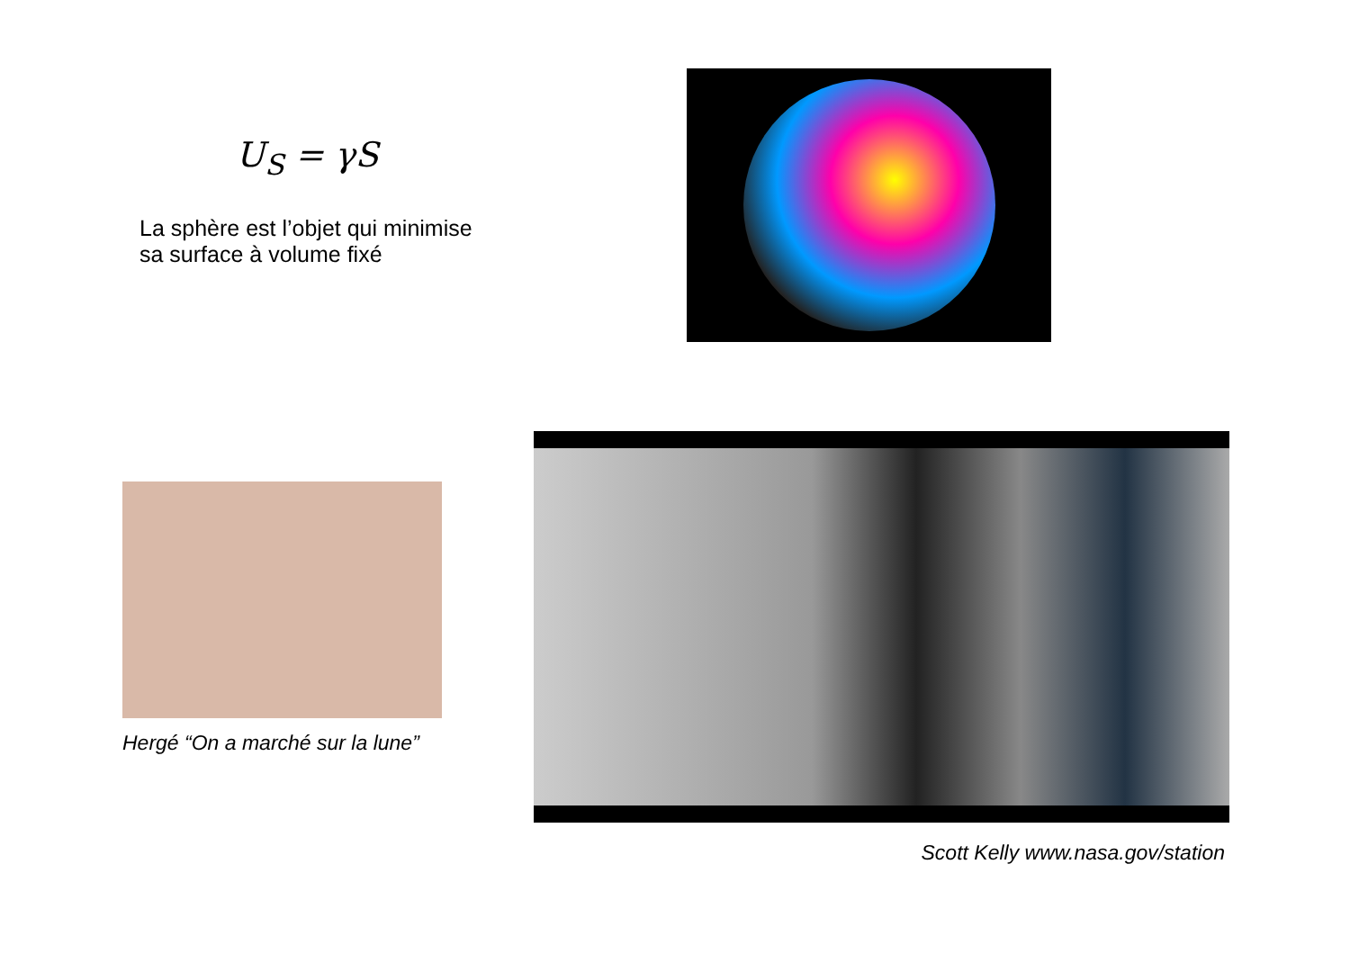U<sub>S</sub> = γS
La sphère est l’objet qui minimise
sa surface à volume fixé
Hergé “On a marché sur la lune”
Scott Kelly www.nasa.gov/station